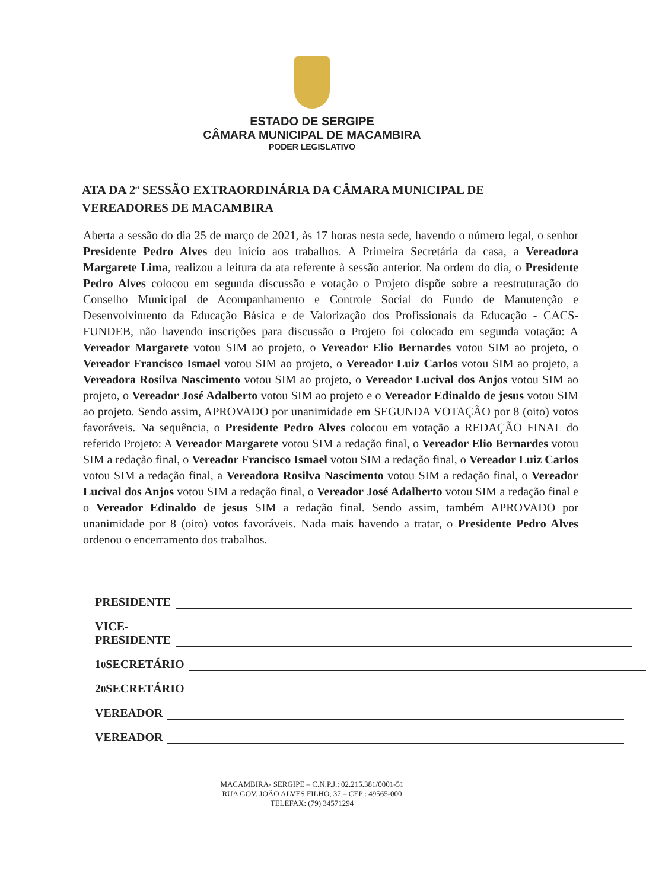ESTADO DE SERGIPE
CÂMARA MUNICIPAL DE MACAMBIRA
PODER LEGISLATIVO
ATA DA 2ª SESSÃO EXTRAORDINÁRIA DA CÂMARA MUNICIPAL DE VEREADORES DE MACAMBIRA
Aberta a sessão do dia 25 de março de 2021, às 17 horas nesta sede, havendo o número legal, o senhor Presidente Pedro Alves deu início aos trabalhos. A Primeira Secretária da casa, a Vereadora Margarete Lima, realizou a leitura da ata referente à sessão anterior. Na ordem do dia, o Presidente Pedro Alves colocou em segunda discussão e votação o Projeto dispõe sobre a reestruturação do Conselho Municipal de Acompanhamento e Controle Social do Fundo de Manutenção e Desenvolvimento da Educação Básica e de Valorização dos Profissionais da Educação - CACS-FUNDEB, não havendo inscrições para discussão o Projeto foi colocado em segunda votação: A Vereador Margarete votou SIM ao projeto, o Vereador Elio Bernardes votou SIM ao projeto, o Vereador Francisco Ismael votou SIM ao projeto, o Vereador Luiz Carlos votou SIM ao projeto, a Vereadora Rosilva Nascimento votou SIM ao projeto, o Vereador Lucival dos Anjos votou SIM ao projeto, o Vereador José Adalberto votou SIM ao projeto e o Vereador Edinaldo de jesus votou SIM ao projeto. Sendo assim, APROVADO por unanimidade em SEGUNDA VOTAÇÃO por 8 (oito) votos favoráveis. Na sequência, o Presidente Pedro Alves colocou em votação a REDAÇÃO FINAL do referido Projeto: A Vereador Margarete votou SIM a redação final, o Vereador Elio Bernardes votou SIM a redação final, o Vereador Francisco Ismael votou SIM a redação final, o Vereador Luiz Carlos votou SIM a redação final, a Vereadora Rosilva Nascimento votou SIM a redação final, o Vereador Lucival dos Anjos votou SIM a redação final, o Vereador José Adalberto votou SIM a redação final e o Vereador Edinaldo de jesus SIM a redação final. Sendo assim, também APROVADO por unanimidade por 8 (oito) votos favoráveis. Nada mais havendo a tratar, o Presidente Pedro Alves ordenou o encerramento dos trabalhos.
PRESIDENTE
VICE-PRESIDENTE
1<sup>0</sup> SECRETÁRIO
2<sup>0</sup> SECRETÁRIO
VEREADOR
VEREADOR
MACAMBIRA- SERGIPE – C.N.P.J.: 02.215.381/0001-51
RUA GOV. JOÃO ALVES FILHO, 37 – CEP : 49565-000
TELEFAX: (79) 34571294